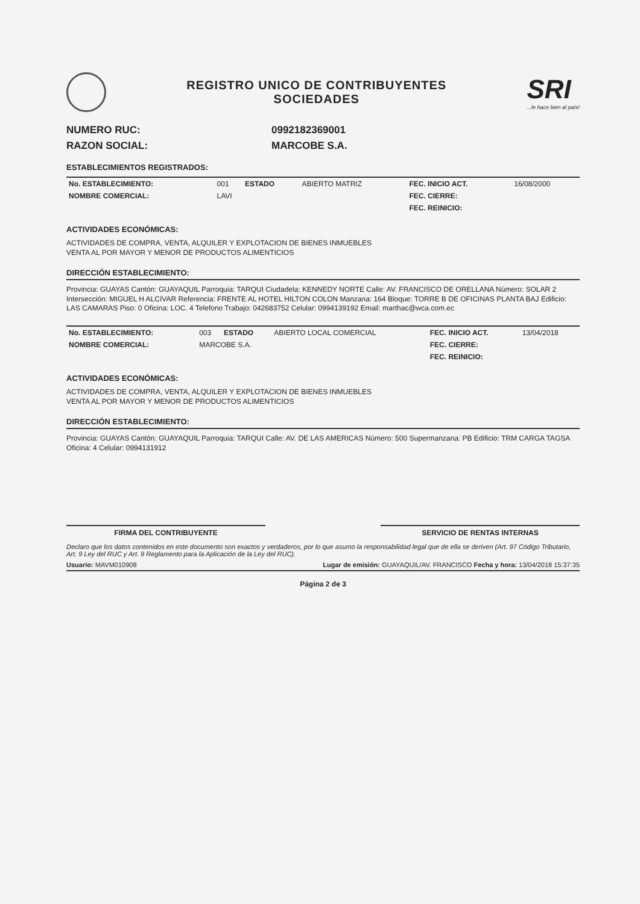REGISTRO UNICO DE CONTRIBUYENTES
SOCIEDADES
SRI...le hace bien al país!
NUMERO RUC: 0992182369001
RAZON SOCIAL: MARCOBE S.A.
ESTABLECIMIENTOS REGISTRADOS:
| No. ESTABLECIMIENTO: | 001 | ESTADO | ABIERTO MATRIZ | FEC. INICIO ACT. | 16/08/2000 |
| NOMBRE COMERCIAL: | LAVI | | | FEC. CIERRE: | |
| | | | | FEC. REINICIO: | |
ACTIVIDADES ECONÓMICAS:
ACTIVIDADES DE COMPRA, VENTA, ALQUILER Y EXPLOTACION DE BIENES INMUEBLES
VENTA AL POR MAYOR Y MENOR DE PRODUCTOS ALIMENTICIOS
DIRECCIÓN ESTABLECIMIENTO:
Provincia: GUAYAS Cantón: GUAYAQUIL Parroquia: TARQUI Ciudadela: KENNEDY NORTE Calle: AV. FRANCISCO DE ORELLANA Número: SOLAR 2 Intersección: MIGUEL H ALCIVAR Referencia: FRENTE AL HOTEL HILTON COLON Manzana: 164 Bloque: TORRE B DE OFICINAS PLANTA BAJ Edificio: LAS CAMARAS Piso: 0 Oficina: LOC. 4 Telefono Trabajo: 042683752 Celular: 0994139192 Email: marthac@wca.com.ec
| No. ESTABLECIMIENTO: | 003 | ESTADO | ABIERTO LOCAL COMERCIAL | FEC. INICIO ACT. | 13/04/2018 |
| NOMBRE COMERCIAL: | MARCOBE S.A. | | | FEC. CIERRE: | |
| | | | | FEC. REINICIO: | |
ACTIVIDADES ECONÓMICAS:
ACTIVIDADES DE COMPRA, VENTA, ALQUILER Y EXPLOTACION DE BIENES INMUEBLES
VENTA AL POR MAYOR Y MENOR DE PRODUCTOS ALIMENTICIOS
DIRECCIÓN ESTABLECIMIENTO:
Provincia: GUAYAS Cantón: GUAYAQUIL Parroquia: TARQUI Calle: AV. DE LAS AMERICAS Número: 500 Supermanzana: PB Edificio: TRM CARGA TAGSA Oficina: 4 Celular: 0994131912
FIRMA DEL CONTRIBUYENTE SERVICIO DE RENTAS INTERNAS
Declaro que los datos contenidos en este documento son exactos y verdaderos, por lo que asumo la responsabilidad legal que de ella se deriven (Art. 97 Código Tributario, Art. 9 Ley del RUC y Art. 9 Reglamento para la Aplicación de la Ley del RUC).
Usuario: MAVM010908 Lugar de emisión: GUAYAQUIL/AV. FRANCISCO Fecha y hora: 13/04/2018 15:37:35
Página 2 de 3